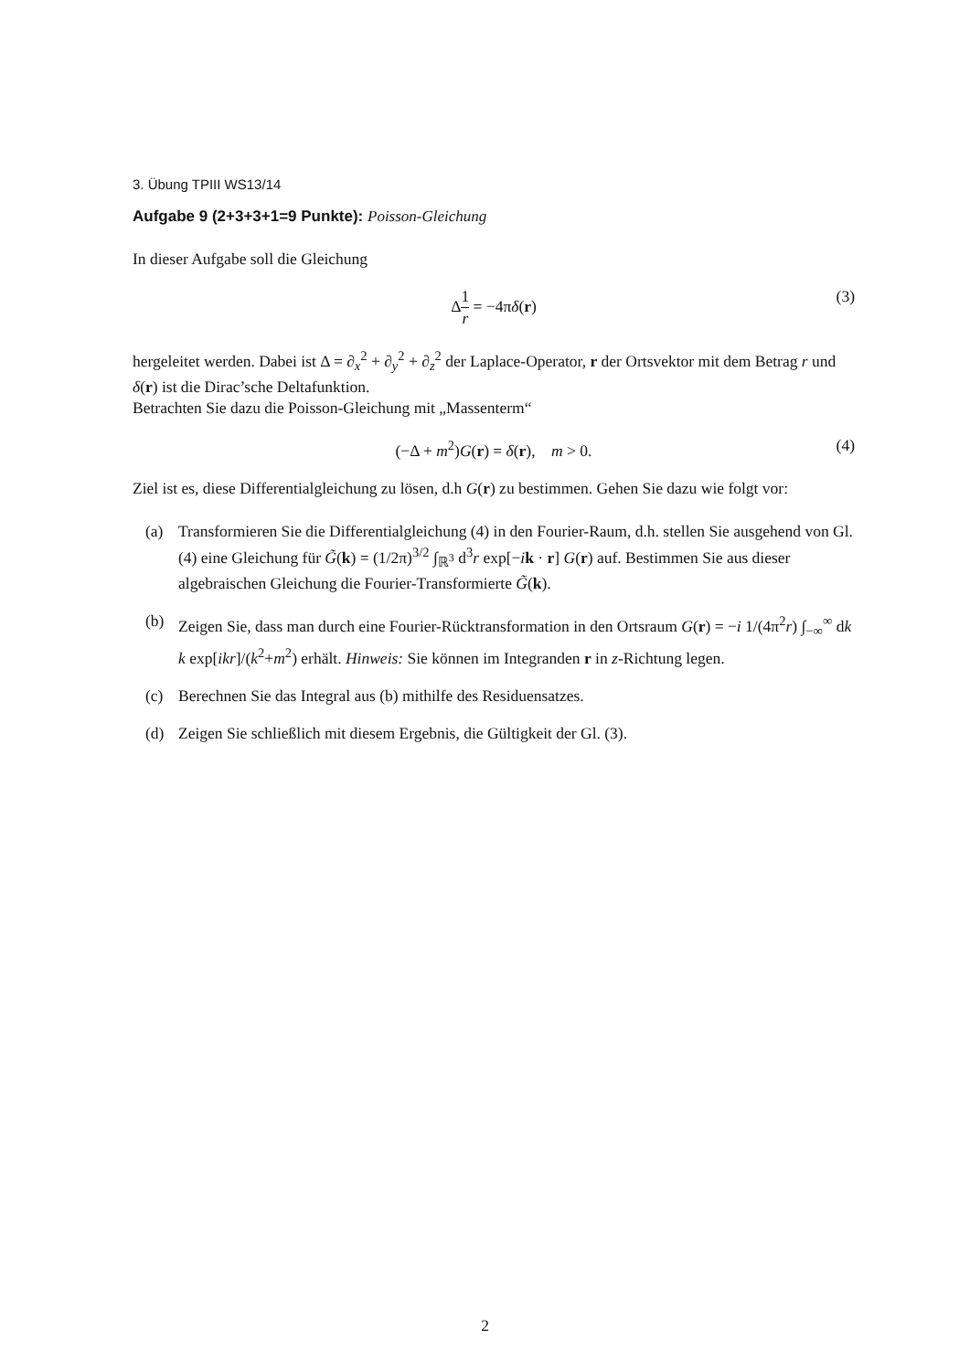3. Übung TPIII WS13/14
Aufgabe 9 (2+3+3+1=9 Punkte): Poisson-Gleichung
In dieser Aufgabe soll die Gleichung
Δ1 r = −4πδ(r) (3)
hergeleitet werden. Dabei ist Δ = ∂<sub>x</sub><sup>2</sup> + ∂<sub>y</sub><sup>2</sup> + ∂<sub>z</sub><sup>2</sup> der Laplace-Operator, r der Ortsvektor mit dem Betrag r und δ(r) ist die Dirac’sche Deltafunktion.
Betrachten Sie dazu die Poisson-Gleichung mit „Massenterm“
(−Δ + m<sup>2</sup>)G(r) = δ(r), m > 0. (4)
Ziel ist es, diese Differentialgleichung zu lösen, d.h G(r) zu bestimmen. Gehen Sie dazu wie folgt vor:
(a) Transformieren Sie die Differentialgleichung (4) in den Fourier-Raum, d.h. stellen Sie ausgehend von Gl. (4) eine Gleichung für G̃(k) = (1/2π)<sup>3/2</sup> ∫<sub>ℝ<sup>3</sup></sub> d<sup>3</sup>r exp[−ik · r] G(r) auf. Bestimmen Sie aus dieser algebraischen Gleichung die Fourier-Transformierte G̃(k).
(b) Zeigen Sie, dass man durch eine Fourier-Rücktransformation in den Ortsraum G(r) = −i 1/(4π<sup>2</sup>r) ∫<sub>−∞</sub><sup>∞</sup> dk k exp[ikr]/(k<sup>2</sup>+m<sup>2</sup>) erhält. Hinweis: Sie können im Integranden r in z-Richtung legen.
(c) Berechnen Sie das Integral aus (b) mithilfe des Residuensatzes.
(d) Zeigen Sie schließlich mit diesem Ergebnis, die Gültigkeit der Gl. (3).
2